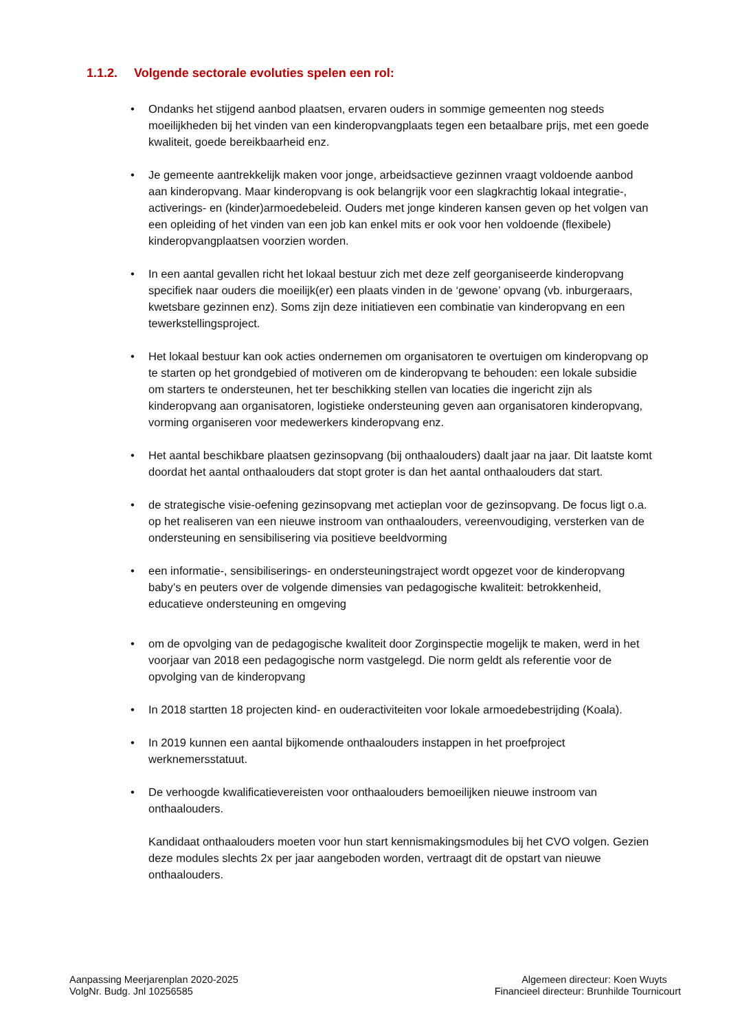1.1.2. Volgende sectorale evoluties spelen een rol:
• Ondanks het stijgend aanbod plaatsen, ervaren ouders in sommige gemeenten nog steeds moeilijkheden bij het vinden van een kinderopvangplaats tegen een betaalbare prijs, met een goede kwaliteit, goede bereikbaarheid enz.
• Je gemeente aantrekkelijk maken voor jonge, arbeidsactieve gezinnen vraagt voldoende aanbod aan kinderopvang. Maar kinderopvang is ook belangrijk voor een slagkrachtig lokaal integratie-, activerings- en (kinder)armoedebeleid. Ouders met jonge kinderen kansen geven op het volgen van een opleiding of het vinden van een job kan enkel mits er ook voor hen voldoende (flexibele) kinderopvangplaatsen voorzien worden.
• In een aantal gevallen richt het lokaal bestuur zich met deze zelf georganiseerde kinderopvang specifiek naar ouders die moeilijk(er) een plaats vinden in de ‘gewone’ opvang (vb. inburgeraars, kwetsbare gezinnen enz). Soms zijn deze initiatieven een combinatie van kinderopvang en een tewerkstellingsproject.
• Het lokaal bestuur kan ook acties ondernemen om organisatoren te overtuigen om kinderopvang op te starten op het grondgebied of motiveren om de kinderopvang te behouden: een lokale subsidie om starters te ondersteunen, het ter beschikking stellen van locaties die ingericht zijn als kinderopvang aan organisatoren, logistieke ondersteuning geven aan organisatoren kinderopvang, vorming organiseren voor medewerkers kinderopvang enz.
• Het aantal beschikbare plaatsen gezinsopvang (bij onthaalouders) daalt jaar na jaar. Dit laatste komt doordat het aantal onthaalouders dat stopt groter is dan het aantal onthaalouders dat start.
• de strategische visie-oefening gezinsopvang met actieplan voor de gezinsopvang. De focus ligt o.a. op het realiseren van een nieuwe instroom van onthaalouders, vereenvoudiging, versterken van de ondersteuning en sensibilisering via positieve beeldvorming
• een informatie-, sensibiliserings- en ondersteuningstraject wordt opgezet voor de kinderopvang baby’s en peuters over de volgende dimensies van pedagogische kwaliteit: betrokkenheid, educatieve ondersteuning en omgeving
• om de opvolging van de pedagogische kwaliteit door Zorginspectie mogelijk te maken, werd in het voorjaar van 2018 een pedagogische norm vastgelegd. Die norm geldt als referentie voor de opvolging van de kinderopvang
• In 2018 startten 18 projecten kind- en ouderactiviteiten voor lokale armoedebestrijding (Koala).
• In 2019 kunnen een aantal bijkomende onthaalouders instappen in het proefproject werknemersstatuut.
• De verhoogde kwalificatievereisten voor onthaalouders bemoeilijken nieuwe instroom van onthaalouders.
Kandidaat onthaalouders moeten voor hun start kennismakingsmodules bij het CVO volgen. Gezien deze modules slechts 2x per jaar aangeboden worden, vertraagt dit de opstart van nieuwe onthaalouders.
Aanpassing Meerjarenplan 2020-2025
VolgNr. Budg. Jnl 10256585
Algemeen directeur: Koen Wuyts
Financieel directeur: Brunhilde Tournicourt